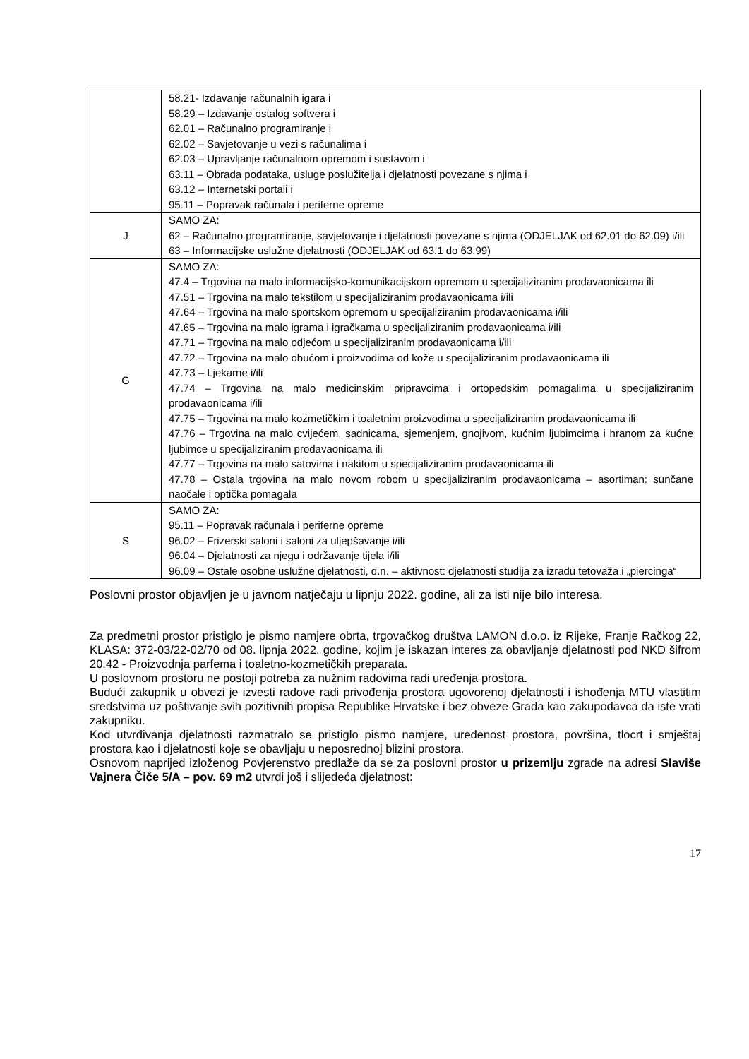| | 58.21- Izdavanje računalnih igara i 58.29 – Izdavanje ostalog softvera i 62.01 – Računalno programiranje i 62.02 – Savjetovanje u vezi s računalima i 62.03 – Upravljanje računalnom opremom i sustavom i 63.11 – Obrada podataka, usluge poslužitelja i djelatnosti povezane s njima i 63.12 – Internetski portali i 95.11 – Popravak računala i periferne opreme |
| J | SAMO ZA: 62 – Računalno programiranje, savjetovanje i djelatnosti povezane s njima (ODJELJAK od 62.01 do 62.09) i/ili 63 – Informacijske uslužne djelatnosti (ODJELJAK od 63.1 do 63.99) |
| G | SAMO ZA: 47.4 – Trgovina na malo informacijsko-komunikacijskom opremom u specijaliziranim prodavaonicama ili 47.51 – Trgovina na malo tekstilom u specijaliziranim prodavaonicama i/ili 47.64 – Trgovina na malo sportskom opremom u specijaliziranim prodavaonicama i/ili 47.65 – Trgovina na malo igrama i igračkama u specijaliziranim prodavaonicama i/ili 47.71 – Trgovina na malo odjećom u specijaliziranim prodavaonicama i/ili 47.72 – Trgovina na malo obućom i proizvodima od kože u specijaliziranim prodavaonicama ili 47.73 – Ljekarne i/ili 47.74 – Trgovina na malo medicinskim pripravcima i ortopedskim pomagalima u specijaliziranim prodavaonicama i/ili 47.75 – Trgovina na malo kozmetičkim i toaletnim proizvodima u specijaliziranim prodavaonicama ili 47.76 – Trgovina na malo cvijećem, sadnicama, sjemenjem, gnojivom, kućnim ljubimcima i hranom za kućne ljubimce u specijaliziranim prodavaonicama ili 47.77 – Trgovina na malo satovima i nakitom u specijaliziranim prodavaonicama ili 47.78 – Ostala trgovina na malo novom robom u specijaliziranim prodavaonicama – asortiman: sunčane naočale i optička pomagala |
| S | SAMO ZA: 95.11 – Popravak računala i periferne opreme 96.02 – Frizerski saloni i saloni za uljepšavanje i/ili 96.04 – Djelatnosti za njegu i održavanje tijela i/ili 96.09 – Ostale osobne uslužne djelatnosti, d.n. – aktivnost: djelatnosti studija za izradu tetovaža i „piercinga“ |
Poslovni prostor objavljen je u javnom natječaju u lipnju 2022. godine, ali za isti nije bilo interesa.
Za predmetni prostor pristiglo je pismo namjere obrta, trgovačkog društva LAMON d.o.o. iz Rijeke, Franje Račkog 22, KLASA: 372-03/22-02/70 od 08. lipnja 2022. godine, kojim je iskazan interes za obavljanje djelatnosti pod NKD šifrom 20.42 - Proizvodnja parfema i toaletno-kozmetičkih preparata.
U poslovnom prostoru ne postoji potreba za nužnim radovima radi uređenja prostora.
Budući zakupnik u obvezi je izvesti radove radi privođenja prostora ugovorenoj djelatnosti i ishođenja MTU vlastitim sredstvima uz poštivanje svih pozitivnih propisa Republike Hrvatske i bez obveze Grada kao zakupodavca da iste vrati zakupniku.
Kod utvrđivanja djelatnosti razmatralo se pristiglo pismo namjere, uređenost prostora, površina, tlocrt i smještaj prostora kao i djelatnosti koje se obavljaju u neposrednoj blizini prostora.
Osnovom naprijed izloženog Povjerenstvo predlaže da se za poslovni prostor u prizemlju zgrade na adresi Slaviše Vajnera Čiče 5/A – pov. 69 m2 utvrdi još i slijedeća djelatnost:
17